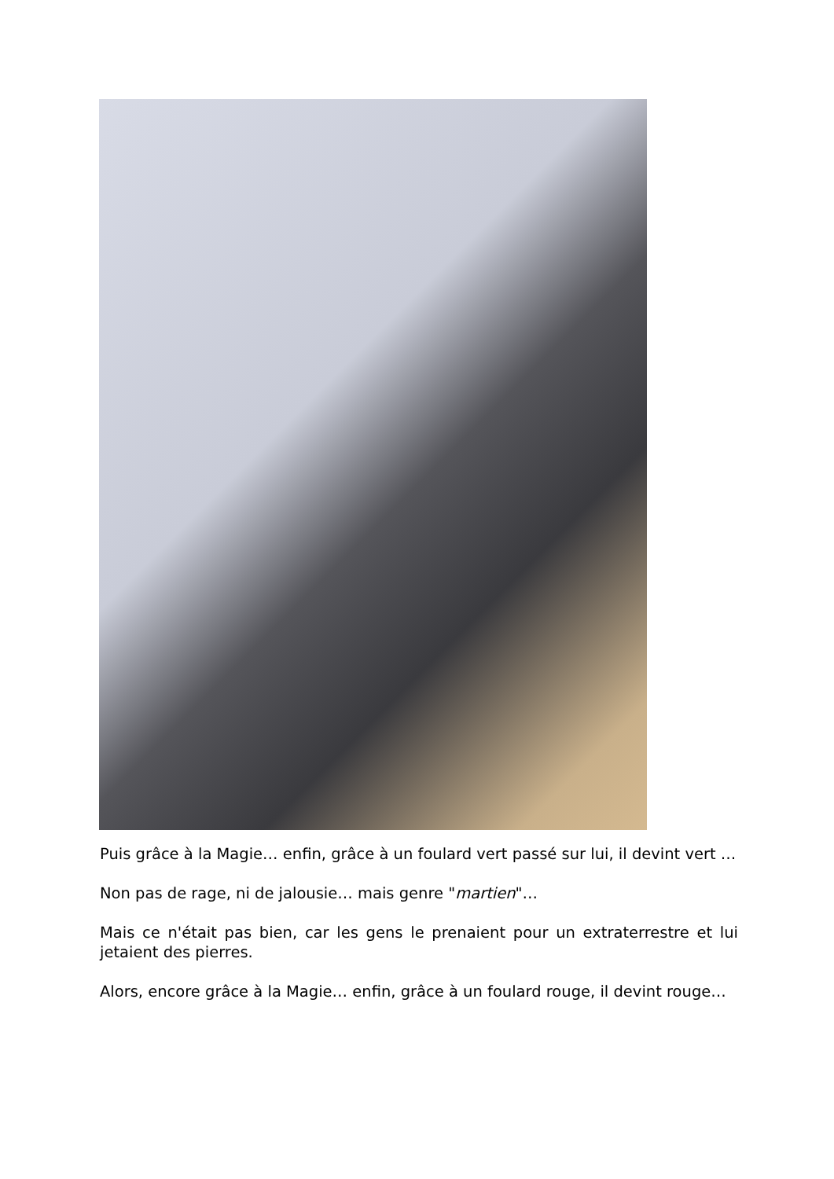Puis grâce à la Magie… enfin, grâce à un foulard vert passé sur lui, il devint vert …
Non pas de rage, ni de jalousie… mais genre "martien"…
Mais ce n'était pas bien, car les gens le prenaient pour un extraterrestre et lui jetaient des pierres.
Alors, encore grâce à la Magie… enfin, grâce à un foulard rouge, il devint rouge…